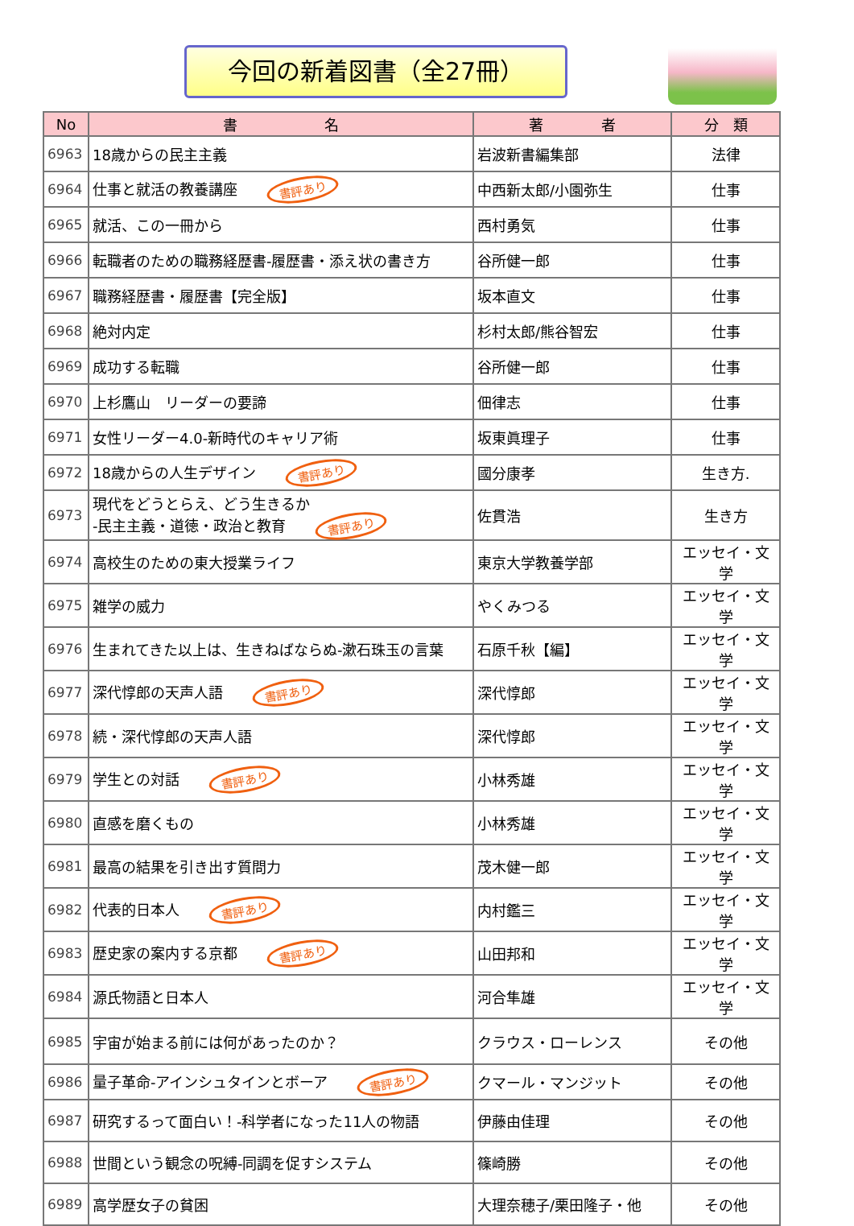今回の新着図書（全27冊）
| No | 書 名 | 著 者 | 分 類 |
| --- | --- | --- | --- |
| 6963 | 18歳からの民主主義 | 岩波新書編集部 | 法律 |
| 6964 | 仕事と就活の教養講座 書評あり | 中西新太郎/小園弥生 | 仕事 |
| 6965 | 就活、この一冊から | 西村勇気 | 仕事 |
| 6966 | 転職者のための職務経歴書-履歴書・添え状の書き方 | 谷所健一郎 | 仕事 |
| 6967 | 職務経歴書・履歴書【完全版】 | 坂本直文 | 仕事 |
| 6968 | 絶対内定 | 杉村太郎/熊谷智宏 | 仕事 |
| 6969 | 成功する転職 | 谷所健一郎 | 仕事 |
| 6970 | 上杉鷹山 リーダーの要諦 | 佃律志 | 仕事 |
| 6971 | 女性リーダー4.0-新時代のキャリア術 | 坂東眞理子 | 仕事 |
| 6972 | 18歳からの人生デザイン 書評あり | 國分康孝 | 生き方. |
| 6973 | 現代をどうとらえ、どう生きるか -民主主義・道徳・政治と教育 書評あり | 佐貫浩 | 生き方 |
| 6974 | 高校生のための東大授業ライフ | 東京大学教養学部 | エッセイ・文学 |
| 6975 | 雑学の威力 | やくみつる | エッセイ・文学 |
| 6976 | 生まれてきた以上は、生きねばならぬ-漱石珠玉の言葉 | 石原千秋【編】 | エッセイ・文学 |
| 6977 | 深代惇郎の天声人語 書評あり | 深代惇郎 | エッセイ・文学 |
| 6978 | 続・深代惇郎の天声人語 | 深代惇郎 | エッセイ・文学 |
| 6979 | 学生との対話 書評あり | 小林秀雄 | エッセイ・文学 |
| 6980 | 直感を磨くもの | 小林秀雄 | エッセイ・文学 |
| 6981 | 最高の結果を引き出す質問力 | 茂木健一郎 | エッセイ・文学 |
| 6982 | 代表的日本人 書評あり | 内村鑑三 | エッセイ・文学 |
| 6983 | 歴史家の案内する京都 書評あり | 山田邦和 | エッセイ・文学 |
| 6984 | 源氏物語と日本人 | 河合隼雄 | エッセイ・文学 |
| 6985 | 宇宙が始まる前には何があったのか？ | クラウス・ローレンス | その他 |
| 6986 | 量子革命-アインシュタインとボーア 書評あり | クマール・マンジット | その他 |
| 6987 | 研究するって面白い！-科学者になった11人の物語 | 伊藤由佳理 | その他 |
| 6988 | 世間という観念の呪縛-同調を促すシステム | 篠崎勝 | その他 |
| 6989 | 高学歴女子の貧困 | 大理奈穂子/栗田隆子・他 | その他 |